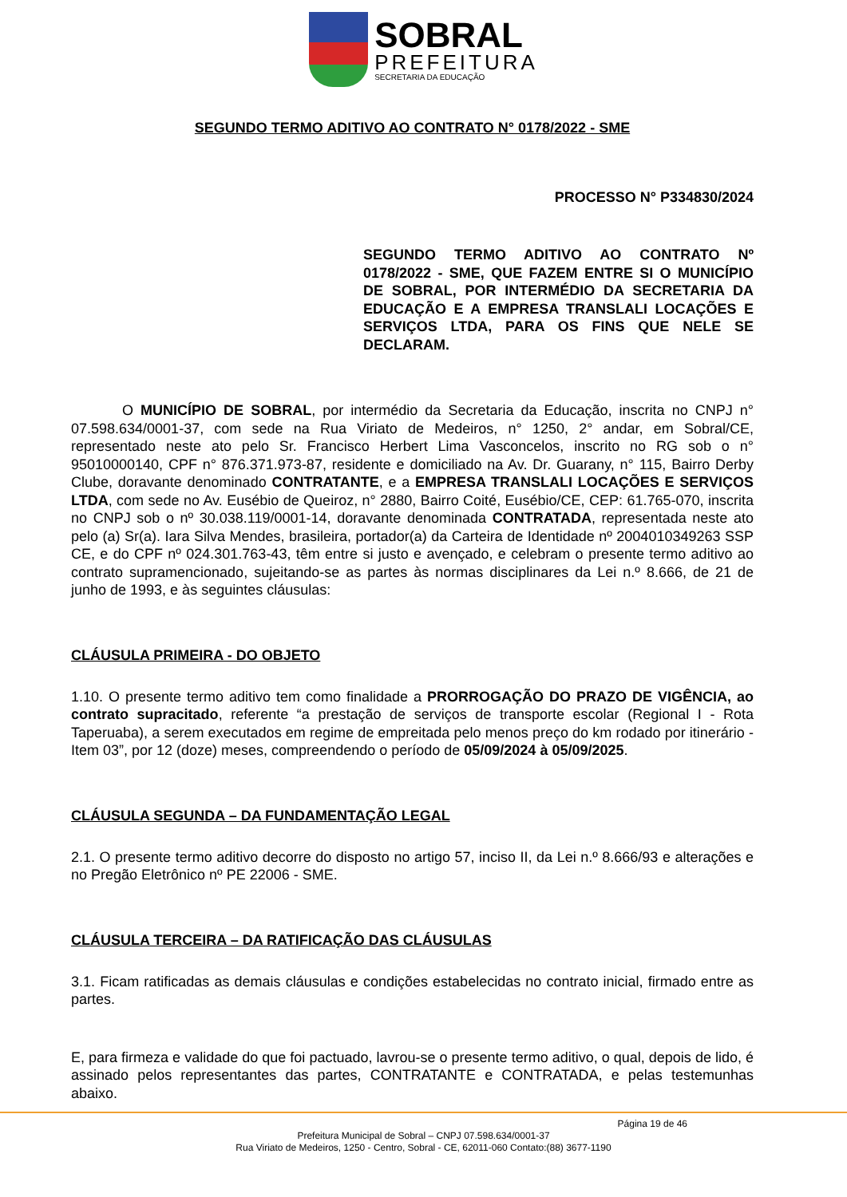SOBRAL
PREFEITURA
SECRETARIA DA EDUCAÇÃO
SEGUNDO TERMO ADITIVO AO CONTRATO N° 0178/2022 - SME
PROCESSO N° P334830/2024
SEGUNDO TERMO ADITIVO AO CONTRATO Nº 0178/2022 - SME, QUE FAZEM ENTRE SI O MUNICÍPIO DE SOBRAL, POR INTERMÉDIO DA SECRETARIA DA EDUCAÇÃO E A EMPRESA TRANSLALI LOCAÇÕES E SERVIÇOS LTDA, PARA OS FINS QUE NELE SE DECLARAM.
O MUNICÍPIO DE SOBRAL, por intermédio da Secretaria da Educação, inscrita no CNPJ n° 07.598.634/0001-37, com sede na Rua Viriato de Medeiros, n° 1250, 2° andar, em Sobral/CE, representado neste ato pelo Sr. Francisco Herbert Lima Vasconcelos, inscrito no RG sob o n° 95010000140, CPF n° 876.371.973-87, residente e domiciliado na Av. Dr. Guarany, n° 115, Bairro Derby Clube, doravante denominado CONTRATANTE, e a EMPRESA TRANSLALI LOCAÇÕES E SERVIÇOS LTDA, com sede no Av. Eusébio de Queiroz, n° 2880, Bairro Coité, Eusébio/CE, CEP: 61.765-070, inscrita no CNPJ sob o nº 30.038.119/0001-14, doravante denominada CONTRATADA, representada neste ato pelo (a) Sr(a). Iara Silva Mendes, brasileira, portador(a) da Carteira de Identidade nº 2004010349263 SSP CE, e do CPF nº 024.301.763-43, têm entre si justo e avençado, e celebram o presente termo aditivo ao contrato supramencionado, sujeitando-se as partes às normas disciplinares da Lei n.º 8.666, de 21 de junho de 1993, e às seguintes cláusulas:
CLÁUSULA PRIMEIRA - DO OBJETO
1.10. O presente termo aditivo tem como finalidade a PRORROGAÇÃO DO PRAZO DE VIGÊNCIA, ao contrato supracitado, referente “a prestação de serviços de transporte escolar (Regional I - Rota Taperuaba), a serem executados em regime de empreitada pelo menos preço do km rodado por itinerário - Item 03”, por 12 (doze) meses, compreendendo o período de 05/09/2024 à 05/09/2025.
CLÁUSULA SEGUNDA – DA FUNDAMENTAÇÃO LEGAL
2.1. O presente termo aditivo decorre do disposto no artigo 57, inciso II, da Lei n.º 8.666/93 e alterações e no Pregão Eletrônico nº PE 22006 - SME.
CLÁUSULA TERCEIRA – DA RATIFICAÇÃO DAS CLÁUSULAS
3.1. Ficam ratificadas as demais cláusulas e condições estabelecidas no contrato inicial, firmado entre as partes.
E, para firmeza e validade do que foi pactuado, lavrou-se o presente termo aditivo, o qual, depois de lido, é assinado pelos representantes das partes, CONTRATANTE e CONTRATADA, e pelas testemunhas abaixo.
Página 19 de 46
Prefeitura Municipal de Sobral – CNPJ 07.598.634/0001-37
Rua Viriato de Medeiros, 1250 - Centro, Sobral - CE, 62011-060 Contato:(88) 3677-1190